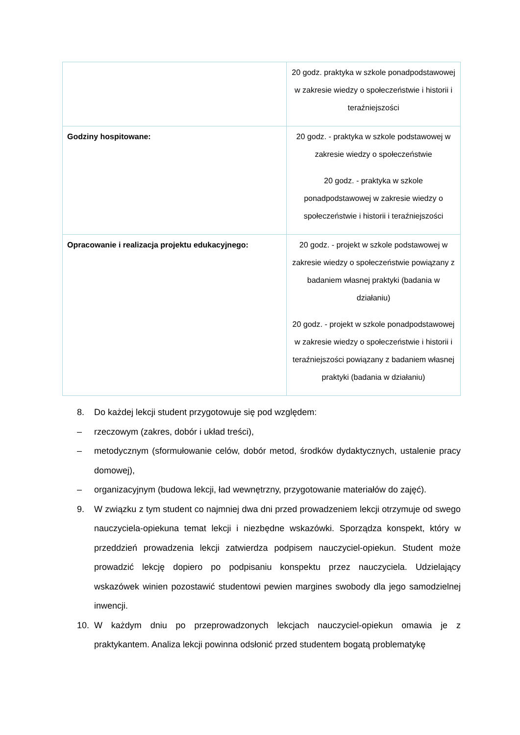| | 20 godz. praktyka w szkole ponadpodstawowej w zakresie wiedzy o społeczeństwie i historii i teraźniejszości |
| Godziny hospitowane: | 20 godz. - praktyka w szkole podstawowej w zakresie wiedzy o społeczeństwie 20 godz. - praktyka w szkole ponadpodstawowej w zakresie wiedzy o społeczeństwie i historii i teraźniejszości |
| Opracowanie i realizacja projektu edukacyjnego: | 20 godz. - projekt w szkole podstawowej w zakresie wiedzy o społeczeństwie powiązany z badaniem własnej praktyki (badania w działaniu) 20 godz. - projekt w szkole ponadpodstawowej w zakresie wiedzy o społeczeństwie i historii i teraźniejszości powiązany z badaniem własnej praktyki (badania w działaniu) |
8. Do każdej lekcji student przygotowuje się pod względem:
– rzeczowym (zakres, dobór i układ treści),
– metodycznym (sformułowanie celów, dobór metod, środków dydaktycznych, ustalenie pracy domowej),
– organizacyjnym (budowa lekcji, ład wewnętrzny, przygotowanie materiałów do zajęć).
9. W związku z tym student co najmniej dwa dni przed prowadzeniem lekcji otrzymuje od swego nauczyciela-opiekuna temat lekcji i niezbędne wskazówki. Sporządza konspekt, który w przeddzień prowadzenia lekcji zatwierdza podpisem nauczyciel-opiekun. Student może prowadzić lekcję dopiero po podpisaniu konspektu przez nauczyciela. Udzielający wskazówek winien pozostawić studentowi pewien margines swobody dla jego samodzielnej inwencji.
10. W każdym dniu po przeprowadzonych lekcjach nauczyciel-opiekun omawia je z praktykantem. Analiza lekcji powinna odsłonić przed studentem bogatą problematykę